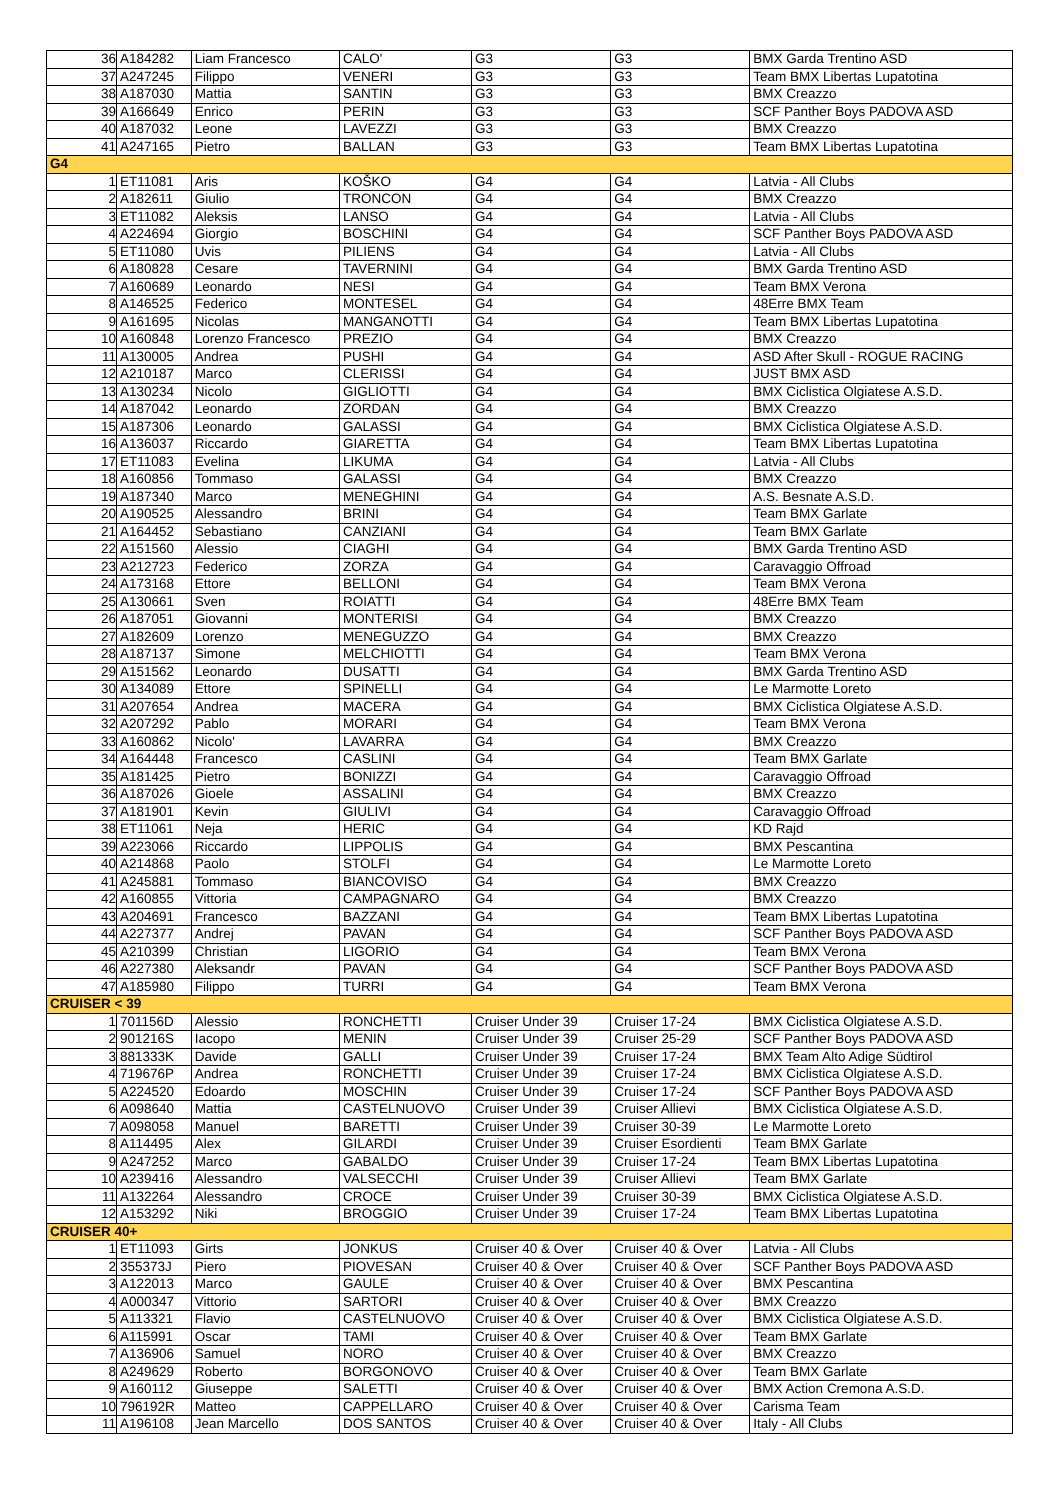| 36 | A184282 | Liam Francesco | CALO' | G3 | G3 | BMX Garda Trentino ASD |
| 37 | A247245 | Filippo | VENERI | G3 | G3 | Team BMX Libertas Lupatotina |
| 38 | A187030 | Mattia | SANTIN | G3 | G3 | BMX Creazzo |
| 39 | A166649 | Enrico | PERIN | G3 | G3 | SCF Panther Boys PADOVA ASD |
| 40 | A187032 | Leone | LAVEZZI | G3 | G3 | BMX Creazzo |
| 41 | A247165 | Pietro | BALLAN | G3 | G3 | Team BMX Libertas Lupatotina |
| G4 | | | | | | |
| 1 | ET11081 | Aris | KOŠKO | G4 | G4 | Latvia - All Clubs |
| 2 | A182611 | Giulio | TRONCON | G4 | G4 | BMX Creazzo |
| 3 | ET11082 | Aleksis | LANSO | G4 | G4 | Latvia - All Clubs |
| 4 | A224694 | Giorgio | BOSCHINI | G4 | G4 | SCF Panther Boys PADOVA ASD |
| 5 | ET11080 | Uvis | PILIENS | G4 | G4 | Latvia - All Clubs |
| 6 | A180828 | Cesare | TAVERNINI | G4 | G4 | BMX Garda Trentino ASD |
| 7 | A160689 | Leonardo | NESI | G4 | G4 | Team BMX Verona |
| 8 | A146525 | Federico | MONTESEL | G4 | G4 | 48Erre BMX Team |
| 9 | A161695 | Nicolas | MANGANOTTI | G4 | G4 | Team BMX Libertas Lupatotina |
| 10 | A160848 | Lorenzo Francesco | PREZIO | G4 | G4 | BMX Creazzo |
| 11 | A130005 | Andrea | PUSHI | G4 | G4 | ASD After Skull - ROGUE RACING |
| 12 | A210187 | Marco | CLERISSI | G4 | G4 | JUST BMX ASD |
| 13 | A130234 | Nicolo | GIGLIOTTI | G4 | G4 | BMX Ciclistica Olgiatese A.S.D. |
| 14 | A187042 | Leonardo | ZORDAN | G4 | G4 | BMX Creazzo |
| 15 | A187306 | Leonardo | GALASSI | G4 | G4 | BMX Ciclistica Olgiatese A.S.D. |
| 16 | A136037 | Riccardo | GIARETTA | G4 | G4 | Team BMX Libertas Lupatotina |
| 17 | ET11083 | Evelina | LIKUMA | G4 | G4 | Latvia - All Clubs |
| 18 | A160856 | Tommaso | GALASSI | G4 | G4 | BMX Creazzo |
| 19 | A187340 | Marco | MENEGHINI | G4 | G4 | A.S. Besnate A.S.D. |
| 20 | A190525 | Alessandro | BRINI | G4 | G4 | Team BMX Garlate |
| 21 | A164452 | Sebastiano | CANZIANI | G4 | G4 | Team BMX Garlate |
| 22 | A151560 | Alessio | CIAGHI | G4 | G4 | BMX Garda Trentino ASD |
| 23 | A212723 | Federico | ZORZA | G4 | G4 | Caravaggio Offroad |
| 24 | A173168 | Ettore | BELLONI | G4 | G4 | Team BMX Verona |
| 25 | A130661 | Sven | ROIATTI | G4 | G4 | 48Erre BMX Team |
| 26 | A187051 | Giovanni | MONTERISI | G4 | G4 | BMX Creazzo |
| 27 | A182609 | Lorenzo | MENEGUZZO | G4 | G4 | BMX Creazzo |
| 28 | A187137 | Simone | MELCHIOTTI | G4 | G4 | Team BMX Verona |
| 29 | A151562 | Leonardo | DUSATTI | G4 | G4 | BMX Garda Trentino ASD |
| 30 | A134089 | Ettore | SPINELLI | G4 | G4 | Le Marmotte Loreto |
| 31 | A207654 | Andrea | MACERA | G4 | G4 | BMX Ciclistica Olgiatese A.S.D. |
| 32 | A207292 | Pablo | MORARI | G4 | G4 | Team BMX Verona |
| 33 | A160862 | Nicolo' | LAVARRA | G4 | G4 | BMX Creazzo |
| 34 | A164448 | Francesco | CASLINI | G4 | G4 | Team BMX Garlate |
| 35 | A181425 | Pietro | BONIZZI | G4 | G4 | Caravaggio Offroad |
| 36 | A187026 | Gioele | ASSALINI | G4 | G4 | BMX Creazzo |
| 37 | A181901 | Kevin | GIULIVI | G4 | G4 | Caravaggio Offroad |
| 38 | ET11061 | Neja | HERIC | G4 | G4 | KD Rajd |
| 39 | A223066 | Riccardo | LIPPOLIS | G4 | G4 | BMX Pescantina |
| 40 | A214868 | Paolo | STOLFI | G4 | G4 | Le Marmotte Loreto |
| 41 | A245881 | Tommaso | BIANCOVISO | G4 | G4 | BMX Creazzo |
| 42 | A160855 | Vittoria | CAMPAGNARO | G4 | G4 | BMX Creazzo |
| 43 | A204691 | Francesco | BAZZANI | G4 | G4 | Team BMX Libertas Lupatotina |
| 44 | A227377 | Andrej | PAVAN | G4 | G4 | SCF Panther Boys PADOVA ASD |
| 45 | A210399 | Christian | LIGORIO | G4 | G4 | Team BMX Verona |
| 46 | A227380 | Aleksandr | PAVAN | G4 | G4 | SCF Panther Boys PADOVA ASD |
| 47 | A185980 | Filippo | TURRI | G4 | G4 | Team BMX Verona |
| CRUISER < 39 | | | | | | |
| 1 | 701156D | Alessio | RONCHETTI | Cruiser Under 39 | Cruiser 17-24 | BMX Ciclistica Olgiatese A.S.D. |
| 2 | 901216S | Iacopo | MENIN | Cruiser Under 39 | Cruiser 25-29 | SCF Panther Boys PADOVA ASD |
| 3 | 881333K | Davide | GALLI | Cruiser Under 39 | Cruiser 17-24 | BMX Team Alto Adige Südtirol |
| 4 | 719676P | Andrea | RONCHETTI | Cruiser Under 39 | Cruiser 17-24 | BMX Ciclistica Olgiatese A.S.D. |
| 5 | A224520 | Edoardo | MOSCHIN | Cruiser Under 39 | Cruiser 17-24 | SCF Panther Boys PADOVA ASD |
| 6 | A098640 | Mattia | CASTELNUOVO | Cruiser Under 39 | Cruiser Allievi | BMX Ciclistica Olgiatese A.S.D. |
| 7 | A098058 | Manuel | BARETTI | Cruiser Under 39 | Cruiser 30-39 | Le Marmotte Loreto |
| 8 | A114495 | Alex | GILARDI | Cruiser Under 39 | Cruiser Esordienti | Team BMX Garlate |
| 9 | A247252 | Marco | GABALDO | Cruiser Under 39 | Cruiser 17-24 | Team BMX Libertas Lupatotina |
| 10 | A239416 | Alessandro | VALSECCHI | Cruiser Under 39 | Cruiser Allievi | Team BMX Garlate |
| 11 | A132264 | Alessandro | CROCE | Cruiser Under 39 | Cruiser 30-39 | BMX Ciclistica Olgiatese A.S.D. |
| 12 | A153292 | Niki | BROGGIO | Cruiser Under 39 | Cruiser 17-24 | Team BMX Libertas Lupatotina |
| CRUISER 40+ | | | | | | |
| 1 | ET11093 | Girts | JONKUS | Cruiser 40 & Over | Cruiser 40 & Over | Latvia - All Clubs |
| 2 | 355373J | Piero | PIOVESAN | Cruiser 40 & Over | Cruiser 40 & Over | SCF Panther Boys PADOVA ASD |
| 3 | A122013 | Marco | GAULE | Cruiser 40 & Over | Cruiser 40 & Over | BMX Pescantina |
| 4 | A000347 | Vittorio | SARTORI | Cruiser 40 & Over | Cruiser 40 & Over | BMX Creazzo |
| 5 | A113321 | Flavio | CASTELNUOVO | Cruiser 40 & Over | Cruiser 40 & Over | BMX Ciclistica Olgiatese A.S.D. |
| 6 | A115991 | Oscar | TAMI | Cruiser 40 & Over | Cruiser 40 & Over | Team BMX Garlate |
| 7 | A136906 | Samuel | NORO | Cruiser 40 & Over | Cruiser 40 & Over | BMX Creazzo |
| 8 | A249629 | Roberto | BORGONOVO | Cruiser 40 & Over | Cruiser 40 & Over | Team BMX Garlate |
| 9 | A160112 | Giuseppe | SALETTI | Cruiser 40 & Over | Cruiser 40 & Over | BMX Action Cremona A.S.D. |
| 10 | 796192R | Matteo | CAPPELLARO | Cruiser 40 & Over | Cruiser 40 & Over | Carisma Team |
| 11 | A196108 | Jean Marcello | DOS SANTOS | Cruiser 40 & Over | Cruiser 40 & Over | Italy - All Clubs |